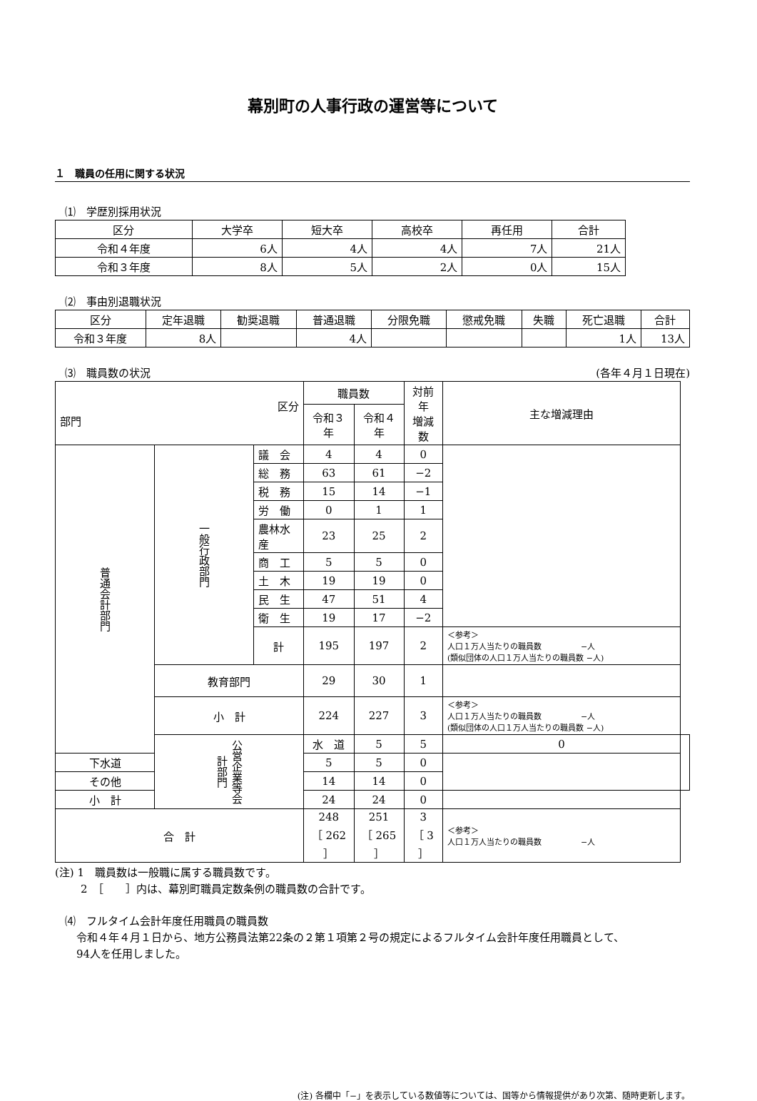幕別町の人事行政の運営等について
１　職員の任用に関する状況
⑴　学歴別採用状況
| 区分 | 大学卒 | 短大卒 | 高校卒 | 再任用 | 合計 |
| --- | --- | --- | --- | --- | --- |
| 令和４年度 | 6人 | 4人 | 4人 | 7人 | 21人 |
| 令和３年度 | 8人 | 5人 | 2人 | 0人 | 15人 |
⑵　事由別退職状況
| 区分 | 定年退職 | 勧奨退職 | 普通退職 | 分限免職 | 懲戒免職 | 失職 | 死亡退職 | 合計 |
| --- | --- | --- | --- | --- | --- | --- | --- | --- |
| 令和３年度 | 8人 | | 4人 | | | | 1人 | 13人 |
⑶　職員数の状況 (各年４月１日現在)
| 区分 部門 | | | 職員数 | | 対前年 増減数 | 主な増減理由 | |
| --- | --- | --- | --- | --- | --- | --- | --- |
| | | | 令和３年 | 令和４年 | | | |
| 普通会計部門 | 一般行政部門 | 議 会 | 4 | 4 | 0 | | |
| | | 総 務 | 63 | 61 | −2 | | |
| | | 税 務 | 15 | 14 | −1 | | |
| | | 労 働 | 0 | 1 | 1 | | |
| | | 農林水産 | 23 | 25 | 2 | | |
| | | 商 工 | 5 | 5 | 0 | | |
| | | 土 木 | 19 | 19 | 0 | | |
| | | 民 生 | 47 | 51 | 4 | | |
| | | 衛 生 | 19 | 17 | −2 | | |
| | | 計 | 195 | 197 | 2 | ＜参考＞ 人口１万人当たりの職員数 −人 (類似団体の人口１万人当たりの職員数 −人) | |
| | 教育部門 | | 29 | 30 | 1 | | |
| | 小 計 | | 224 | 227 | 3 | ＜参考＞ 人口１万人当たりの職員数 −人 (類似団体の人口１万人当たりの職員数 −人) | |
| | 公営企業等会計部門 | | 水 道 | 5 | 5 | 0 | |
| 下水道 | | | 5 | 5 | 0 | | |
| その他 | | | 14 | 14 | 0 | | |
| 小 計 | | | 24 | 24 | 0 | | |
| 合 計 | | | 248 ［ 262 ］ | 251 ［ 265 ］ | 3 ［ 3 ］ | ＜参考＞ 人口１万人当たりの職員数 −人 | |
(注) 1　職員数は一般職に属する職員数です。
2　［　　］内は、幕別町職員定数条例の職員数の合計です。
⑷　フルタイム会計年度任用職員の職員数
令和４年４月１日から、地方公務員法第22条の２第１項第２号の規定によるフルタイム会計年度任用職員として、
94人を任用しました。
(注) 各欄中「−」を表示している数値等については、国等から情報提供があり次第、随時更新します。